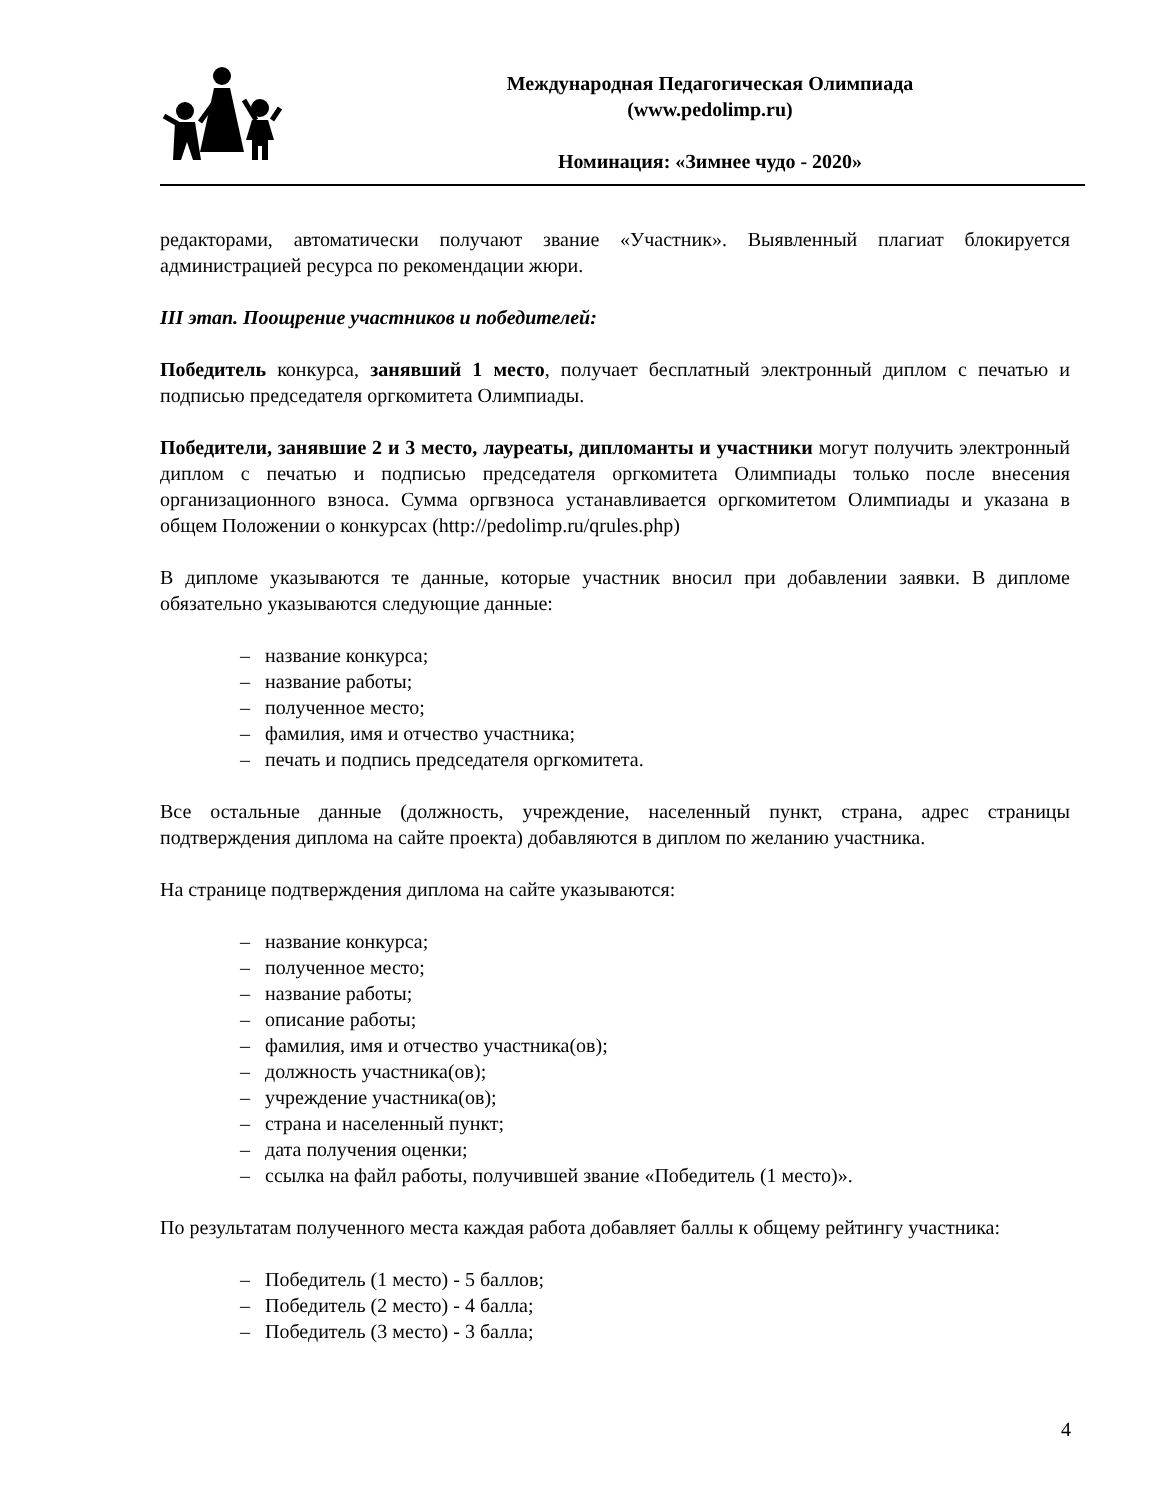Международная Педагогическая Олимпиада
(www.pedolimp.ru)
Номинация: «Зимнее чудо - 2020»
редакторами, автоматически получают звание «Участник». Выявленный плагиат блокируется администрацией ресурса по рекомендации жюри.
III этап. Поощрение участников и победителей:
Победитель конкурса, занявший 1 место, получает бесплатный электронный диплом с печатью и подписью председателя оргкомитета Олимпиады.
Победители, занявшие 2 и 3 место, лауреаты, дипломанты и участники могут получить электронный диплом с печатью и подписью председателя оргкомитета Олимпиады только после внесения организационного взноса. Сумма оргвзноса устанавливается оргкомитетом Олимпиады и указана в общем Положении о конкурсах (http://pedolimp.ru/qrules.php)
В дипломе указываются те данные, которые участник вносил при добавлении заявки. В дипломе обязательно указываются следующие данные:
– название конкурса;
– название работы;
– полученное место;
– фамилия, имя и отчество участника;
– печать и подпись председателя оргкомитета.
Все остальные данные (должность, учреждение, населенный пункт, страна, адрес страницы подтверждения диплома на сайте проекта) добавляются в диплом по желанию участника.
На странице подтверждения диплома на сайте указываются:
– название конкурса;
– полученное место;
– название работы;
– описание работы;
– фамилия, имя и отчество участника(ов);
– должность участника(ов);
– учреждение участника(ов);
– страна и населенный пункт;
– дата получения оценки;
– ссылка на файл работы, получившей звание «Победитель (1 место)».
По результатам полученного места каждая работа добавляет баллы к общему рейтингу участника:
– Победитель (1 место) - 5 баллов;
– Победитель (2 место) - 4 балла;
– Победитель (3 место) - 3 балла;
4